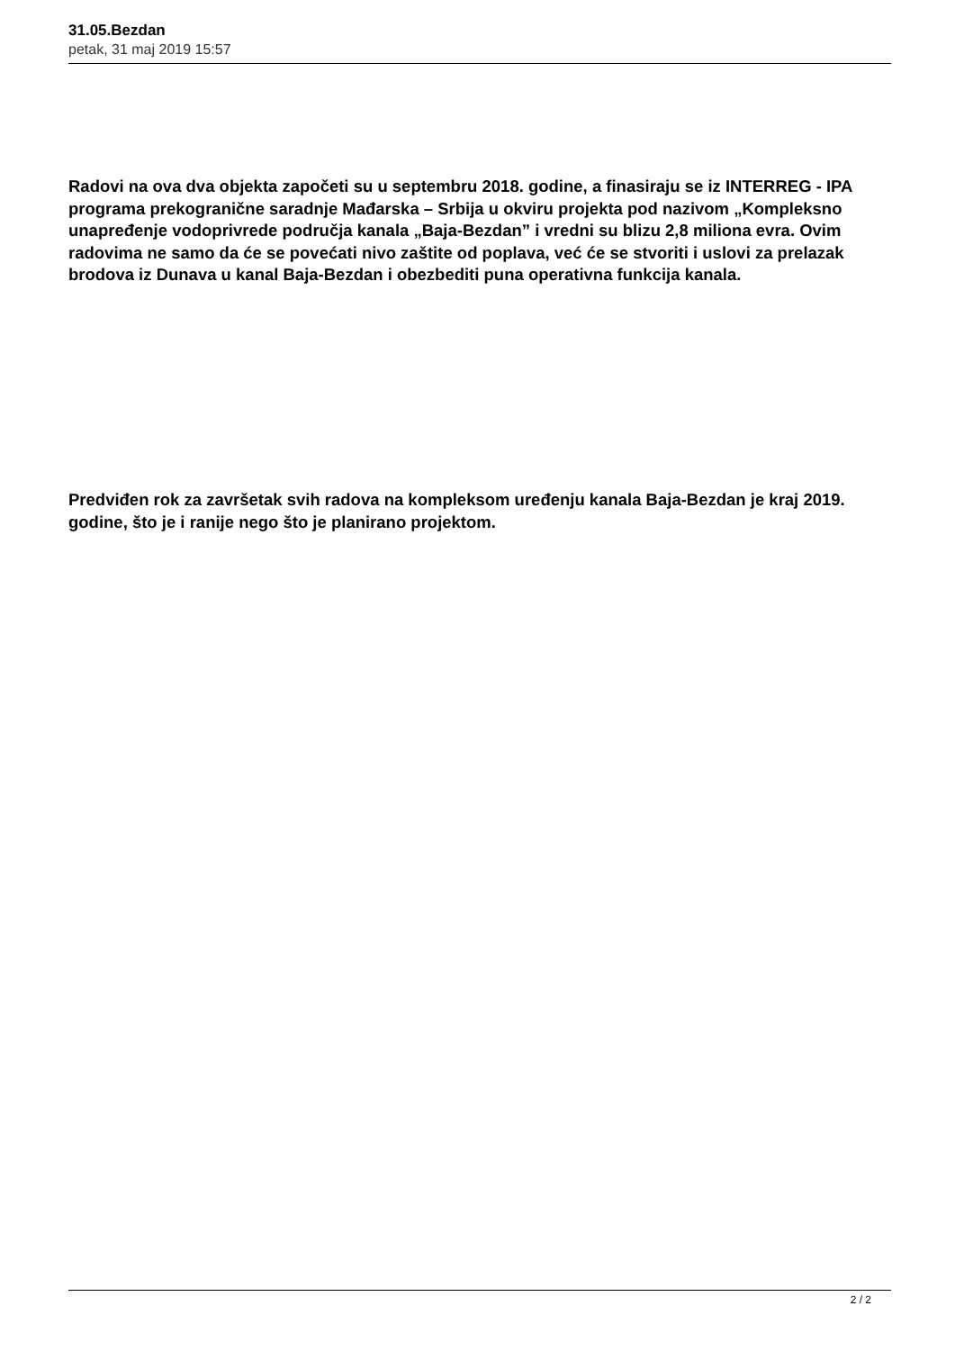31.05.Bezdan
petak, 31 maj 2019 15:57
Radovi na ova dva objekta započeti su u septembru 2018. godine, a finasiraju se iz INTERREG - IPA programa prekogranične saradnje Mađarska – Srbija u okviru projekta pod nazivom „Kompleksno unapređenje vodoprivrede područja kanala „Baja-Bezdan” i vredni su blizu 2,8 miliona evra. Ovim radovima ne samo da će se povećati nivo zaštite od poplava, već će se stvoriti i uslovi za prelazak brodova iz Dunava u kanal Baja-Bezdan i obezbediti puna operativna funkcija kanala.
Predviđen rok za završetak svih radova na kompleksom uređenju kanala Baja-Bezdan je kraj 2019. godine, što je i ranije nego što je planirano projektom.
2 / 2